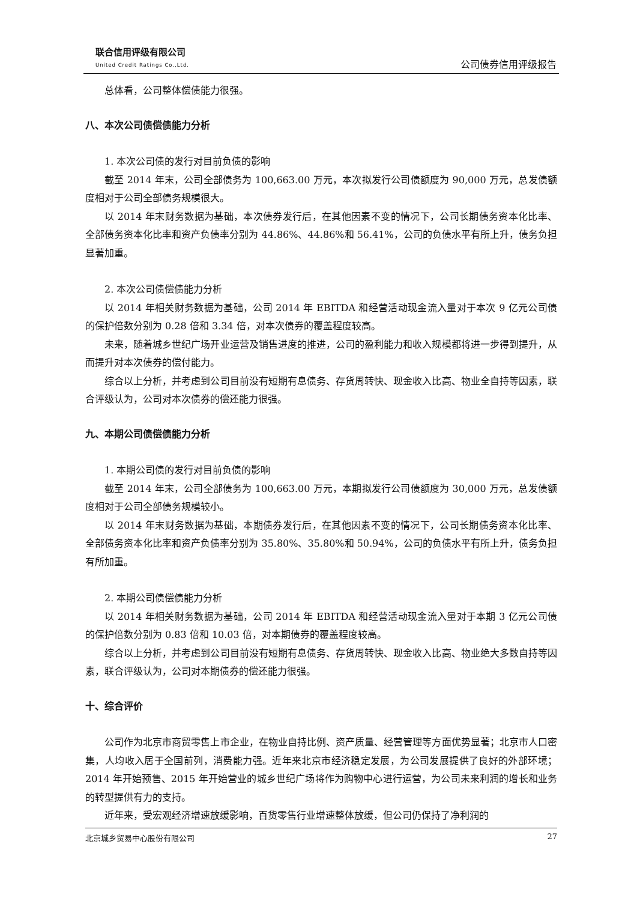联合信用评级有限公司
United Credit Ratings Co.,Ltd.
公司债券信用评级报告
总体看，公司整体偿债能力很强。
八、本次公司债偿债能力分析
1. 本次公司债的发行对目前负债的影响
截至 2014 年末，公司全部债务为 100,663.00 万元，本次拟发行公司债额度为 90,000 万元，总发债额度相对于公司全部债务规模很大。
以 2014 年末财务数据为基础，本次债券发行后，在其他因素不变的情况下，公司长期债务资本化比率、全部债务资本化比率和资产负债率分别为 44.86%、44.86%和 56.41%，公司的负债水平有所上升，债务负担显著加重。
2. 本次公司债偿债能力分析
以 2014 年相关财务数据为基础，公司 2014 年 EBITDA 和经营活动现金流入量对于本次 9 亿元公司债的保护倍数分别为 0.28 倍和 3.34 倍，对本次债券的覆盖程度较高。
未来，随着城乡世纪广场开业运营及销售进度的推进，公司的盈利能力和收入规模都将进一步得到提升，从而提升对本次债券的偿付能力。
综合以上分析，并考虑到公司目前没有短期有息债务、存货周转快、现金收入比高、物业全自持等因素，联合评级认为，公司对本次债券的偿还能力很强。
九、本期公司债偿债能力分析
1. 本期公司债的发行对目前负债的影响
截至 2014 年末，公司全部债务为 100,663.00 万元，本期拟发行公司债额度为 30,000 万元，总发债额度相对于公司全部债务规模较小。
以 2014 年末财务数据为基础，本期债券发行后，在其他因素不变的情况下，公司长期债务资本化比率、全部债务资本化比率和资产负债率分别为 35.80%、35.80%和 50.94%，公司的负债水平有所上升，债务负担有所加重。
2. 本期公司债偿债能力分析
以 2014 年相关财务数据为基础，公司 2014 年 EBITDA 和经营活动现金流入量对于本期 3 亿元公司债的保护倍数分别为 0.83 倍和 10.03 倍，对本期债券的覆盖程度较高。
综合以上分析，并考虑到公司目前没有短期有息债务、存货周转快、现金收入比高、物业绝大多数自持等因素，联合评级认为，公司对本期债券的偿还能力很强。
十、综合评价
公司作为北京市商贸零售上市企业，在物业自持比例、资产质量、经营管理等方面优势显著；北京市人口密集，人均收入居于全国前列，消费能力强。近年来北京市经济稳定发展，为公司发展提供了良好的外部环境；2014 年开始预售、2015 年开始营业的城乡世纪广场将作为购物中心进行运营，为公司未来利润的增长和业务的转型提供有力的支持。
近年来，受宏观经济增速放缓影响，百货零售行业增速整体放缓，但公司仍保持了净利润的
北京城乡贸易中心股份有限公司 27